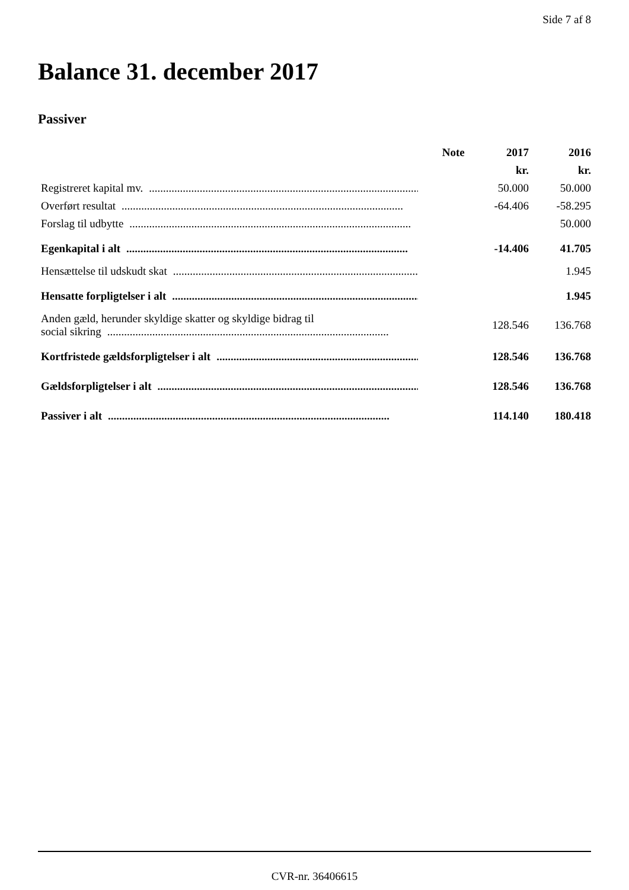Side 7 af 8
Balance 31. december 2017
Passiver
| | Note | 2017 | 2016 |
| --- | --- | --- | --- |
| | | kr. | kr. |
| Registreret kapital mv. .................................................................................................... | | 50.000 | 50.000 |
| Overført resultat .................................................................................................... | | -64.406 | -58.295 |
| Forslag til udbytte .................................................................................................... | | | 50.000 |
| Egenkapital i alt .................................................................................................... | | -14.406 | 41.705 |
| Hensættelse til udskudt skat .................................................................................................... | | | 1.945 |
| Hensatte forpligtelser i alt .................................................................................................... | | | 1.945 |
| Anden gæld, herunder skyldige skatter og skyldige bidrag til social sikring .................................................................................................... | | 128.546 | 136.768 |
| Kortfristede gældsforpligtelser i alt .................................................................................................... | | 128.546 | 136.768 |
| Gældsforpligtelser i alt .................................................................................................... | | 128.546 | 136.768 |
| Passiver i alt .................................................................................................... | | 114.140 | 180.418 |
CVR-nr. 36406615